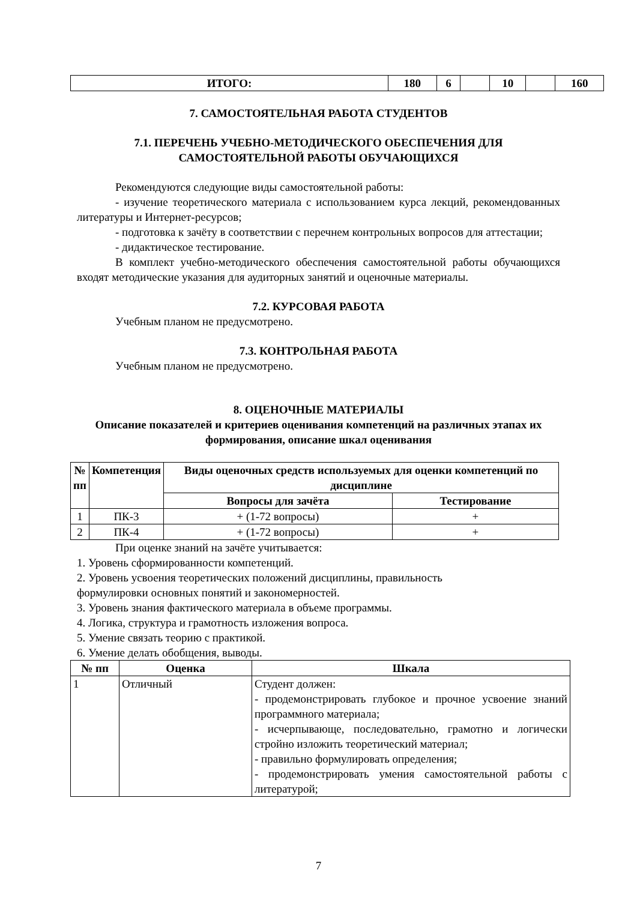| ИТОГО: | 180 | 6 | | 10 | | 160 |
7. САМОСТОЯТЕЛЬНАЯ РАБОТА СТУДЕНТОВ
7.1. ПЕРЕЧЕНЬ УЧЕБНО-МЕТОДИЧЕСКОГО ОБЕСПЕЧЕНИЯ ДЛЯ САМОСТОЯТЕЛЬНОЙ РАБОТЫ ОБУЧАЮЩИХСЯ
Рекомендуются следующие виды самостоятельной работы:
- изучение теоретического материала с использованием курса лекций, рекомендованных литературы и Интернет-ресурсов;
- подготовка к зачёту в соответствии с перечнем контрольных вопросов для аттестации;
- дидактическое тестирование.
В комплект учебно-методического обеспечения самостоятельной работы обучающихся входят методические указания для аудиторных занятий и оценочные материалы.
7.2. КУРСОВАЯ РАБОТА
Учебным планом не предусмотрено.
7.3. КОНТРОЛЬНАЯ РАБОТА
Учебным планом не предусмотрено.
8. ОЦЕНОЧНЫЕ МАТЕРИАЛЫ
Описание показателей и критериев оценивания компетенций на различных этапах их формирования, описание шкал оценивания
| № пп | Компетенция | Виды оценочных средств используемых для оценки компетенций по дисциплине | |
| --- | --- | --- | --- |
| | | Вопросы для зачёта | Тестирование |
| 1 | ПК-3 | + (1-72 вопросы) | + |
| 2 | ПК-4 | + (1-72 вопросы) | + |
При оценке знаний на зачёте учитывается:
1. Уровень сформированности компетенций.
2. Уровень усвоения теоретических положений дисциплины, правильность
формулировки основных понятий и закономерностей.
3. Уровень знания фактического материала в объеме программы.
4. Логика, структура и грамотность изложения вопроса.
5. Умение связать теорию с практикой.
6. Умение делать обобщения, выводы.
| № пп | Оценка | Шкала |
| --- | --- | --- |
| 1 | Отличный | Студент должен: - продемонстрировать глубокое и прочное усвоение знаний программного материала; - исчерпывающе, последовательно, грамотно и логически стройно изложить теоретический материал; - правильно формулировать определения; - продемонстрировать умения самостоятельной работы с литературой; |
7